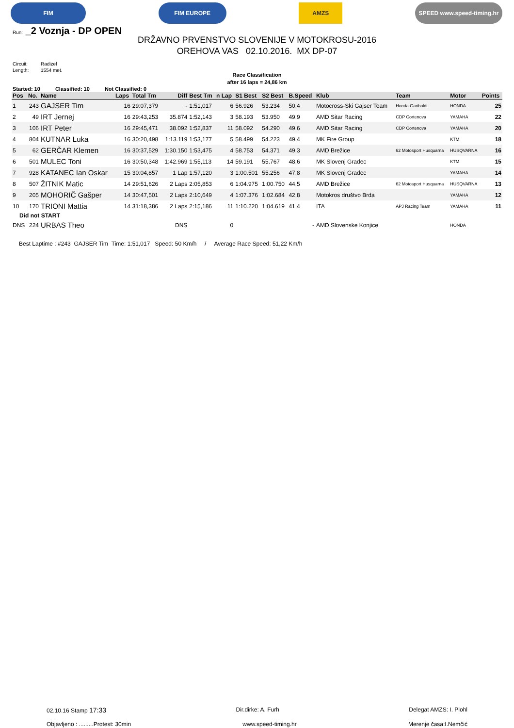FIM FIM EUROPE AMZS SPEED www.speed-timing.hr
Run: _2 Voznja - DP OPEN
DRŽAVNO PRVENSTVO SLOVENIJE V MOTOKROSU-2016
OREHOVA VAS 02.10.2016. MX DP-07
Circuit: Radizel
Length: 1554 met.
Race Classification
after 16 laps = 24,86 km
Started: 10 Classified: 10 Not Classified: 0
| Pos | No. | Name | Laps | Total Tm | Diff | Best Tm | n Lap | S1 Best | S2 Best | B.Speed | Klub | Team | Motor | Points |
| --- | --- | --- | --- | --- | --- | --- | --- | --- | --- | --- | --- | --- | --- | --- |
| 1 | 243 | GAJSER Tim | 16 | 29:07,379 | - | 1:51,017 | 6 | 56.926 | 53.234 | 50,4 | Motocross-Ski Gajser Team | Honda Gariboldi | HONDA | 25 |
| 2 | 49 | IRT Jernej | 16 | 29:43,253 | 35.874 | 1:52,143 | 3 | 58.193 | 53.950 | 49,9 | AMD Sitar Racing | CDP Cortenova | YAMAHA | 22 |
| 3 | 106 | IRT Peter | 16 | 29:45,471 | 38.092 | 1:52,837 | 11 | 58.092 | 54.290 | 49,6 | AMD Sitar Racing | CDP Cortenova | YAMAHA | 20 |
| 4 | 804 | KUTNAR Luka | 16 | 30:20,498 | 1:13.119 | 1:53,177 | 5 | 58.499 | 54.223 | 49,4 | MK Fire Group | | KTM | 18 |
| 5 | 62 | GERČAR Klemen | 16 | 30:37,529 | 1:30.150 | 1:53,475 | 4 | 58.753 | 54.371 | 49,3 | AMD Brežice | 62 Motosport Husquarna | HUSQVARNA | 16 |
| 6 | 501 | MULEC Toni | 16 | 30:50,348 | 1:42.969 | 1:55,113 | 14 | 59.191 | 55.767 | 48,6 | MK Slovenj Gradec | | KTM | 15 |
| 7 | 928 | KATANEC Ian Oskar | 15 | 30:04,857 | 1 Lap | 1:57,120 | 3 | 1:00.501 | 55.256 | 47,8 | MK Slovenj Gradec | | YAMAHA | 14 |
| 8 | 507 | ŽITNIK Matic | 14 | 29:51,626 | 2 Laps | 2:05,853 | 6 | 1:04.975 | 1:00.750 | 44,5 | AMD Brežice | 62 Motosport Husquarna | HUSQVARNA | 13 |
| 9 | 205 | MOHORIČ Gašper | 14 | 30:47,501 | 2 Laps | 2:10,649 | 4 | 1:07.376 | 1:02.684 | 42,8 | Motokros društvo Brda | | YAMAHA | 12 |
| 10 | 170 | TRIONI Mattia | 14 | 31:18,386 | 2 Laps | 2:15,186 | 11 | 1:10.220 | 1:04.619 | 41,4 | ITA | APJ Racing Team | YAMAHA | 11 |
| Did not START | | | | | | | | | | | | | | |
| DNS | 224 | URBAS Theo | | | DNS | | 0 | | | - | AMD Slovenske Konjice | | HONDA | |
Best Laptime : #243 GAJSER Tim Time: 1:51,017 Speed: 50 Km/h / Average Race Speed: 51,22 Km/h
02.10.16 Stamp 17:33 Dir.dirke: A. Furh Delegat AMZS: I. Plohl
Objavljeno : .........Protest: 30min www.speed-timing.hr Merenje časa:I.Nemčić